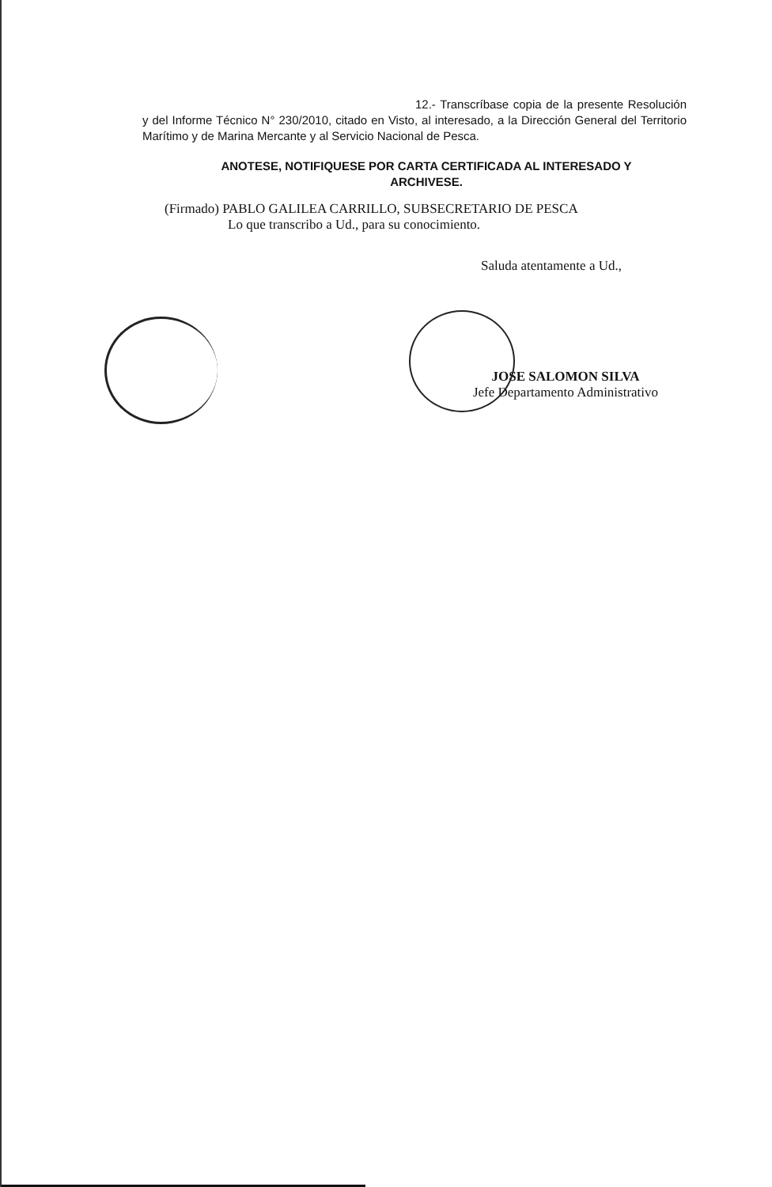12.- Transcríbase copia de la presente Resolución y del Informe Técnico N° 230/2010, citado en Visto, al interesado, a la Dirección General del Territorio Marítimo y de Marina Mercante y al Servicio Nacional de Pesca.
ANOTESE, NOTIFIQUESE POR CARTA CERTIFICADA AL INTERESADO Y
ARCHIVESE.
(Firmado) PABLO GALILEA CARRILLO, SUBSECRETARIO DE PESCA
Lo que transcribo a Ud., para su conocimiento.
Saluda atentamente a Ud.,
JOSE SALOMON SILVA
Jefe Departamento Administrativo